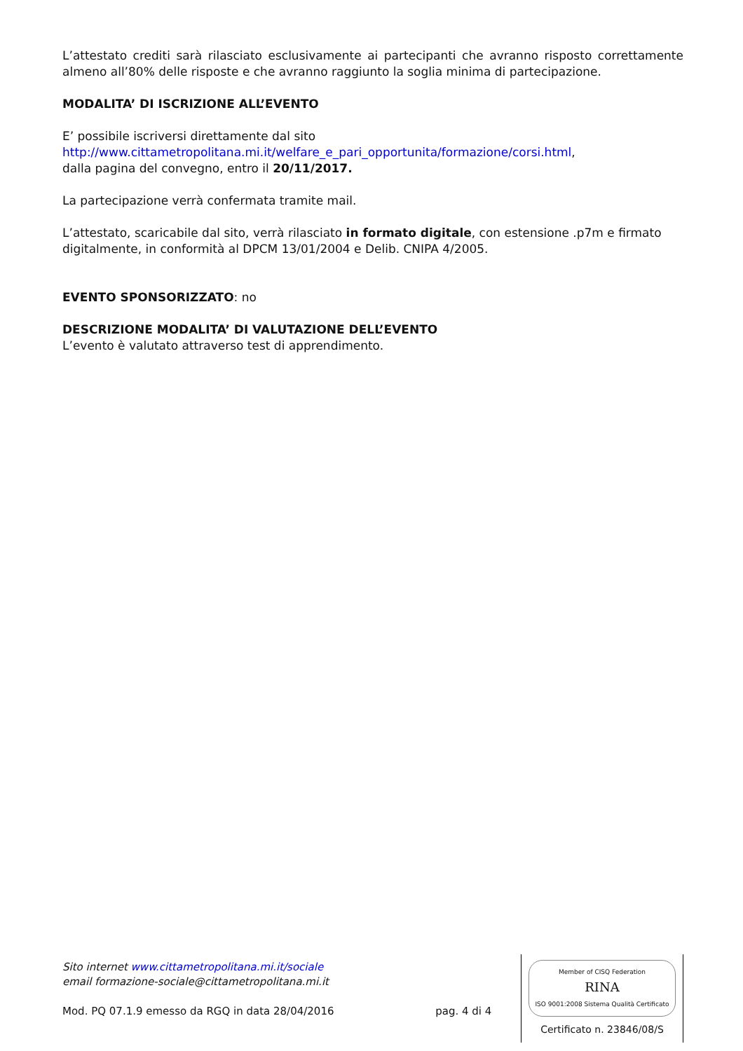L’attestato crediti sarà rilasciato esclusivamente ai partecipanti che avranno risposto correttamente almeno all’80% delle risposte e che avranno raggiunto la soglia minima di partecipazione.
MODALITA’ DI ISCRIZIONE ALL’EVENTO
E’ possibile iscriversi direttamente dal sito
http://www.cittametropolitana.mi.it/welfare_e_pari_opportunita/formazione/corsi.html,
dalla pagina del convegno, entro il 20/11/2017.
La partecipazione verrà confermata tramite mail.
L’attestato, scaricabile dal sito, verrà rilasciato in formato digitale, con estensione .p7m e firmato digitalmente, in conformità al DPCM 13/01/2004 e Delib. CNIPA 4/2005.
EVENTO SPONSORIZZATO: no
DESCRIZIONE MODALITA’ DI VALUTAZIONE DELL’EVENTO
L’evento è valutato attraverso test di apprendimento.
Sito internet www.cittametropolitana.mi.it/sociale
email formazione-sociale@cittametropolitana.mi.it
Mod. PQ 07.1.9 emesso da RGQ in data 28/04/2016 pag. 4 di 4
Member of CISQ Federation
RINA
ISO 9001:2008 Sistema Qualità Certificato
Certificato n. 23846/08/S